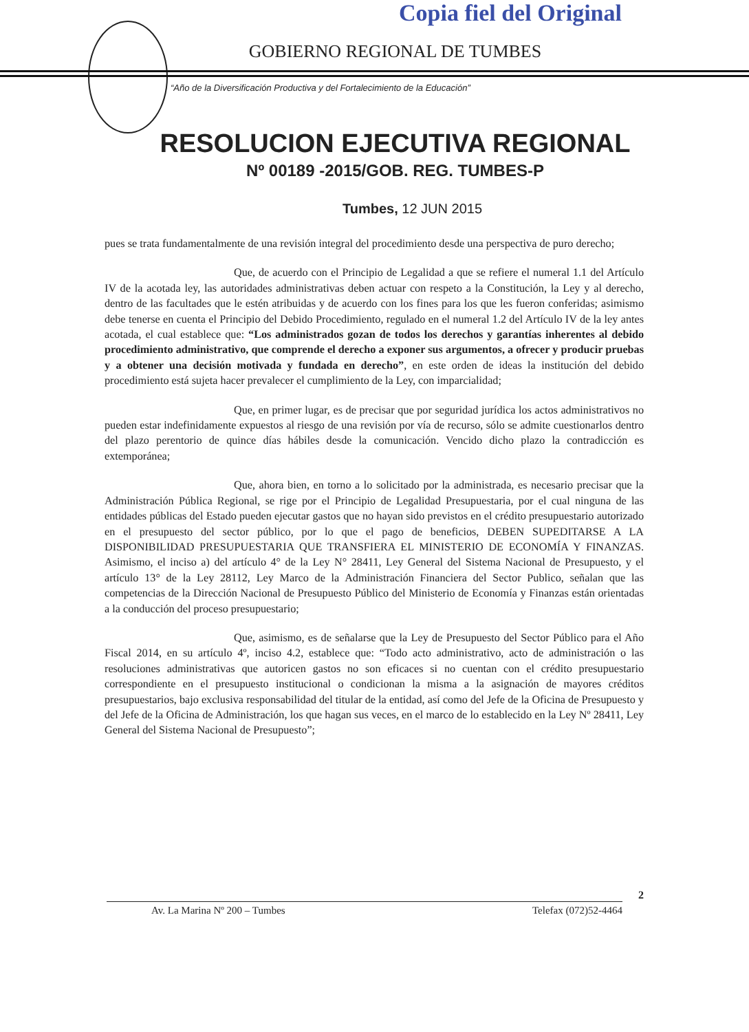Copia fiel del Original
GOBIERNO REGIONAL DE TUMBES
“Año de la Diversificación Productiva y del Fortalecimiento de la Educación”
RESOLUCION EJECUTIVA REGIONAL
Nº 00189 -2015/GOB. REG. TUMBES-P
Tumbes, 12 JUN 2015
pues se trata fundamentalmente de una revisión integral del procedimiento desde una perspectiva de puro derecho;
Que, de acuerdo con el Principio de Legalidad a que se refiere el numeral 1.1 del Artículo IV de la acotada ley, las autoridades administrativas deben actuar con respeto a la Constitución, la Ley y al derecho, dentro de las facultades que le estén atribuidas y de acuerdo con los fines para los que les fueron conferidas; asimismo debe tenerse en cuenta el Principio del Debido Procedimiento, regulado en el numeral 1.2 del Artículo IV de la ley antes acotada, el cual establece que: “Los administrados gozan de todos los derechos y garantías inherentes al debido procedimiento administrativo, que comprende el derecho a exponer sus argumentos, a ofrecer y producir pruebas y a obtener una decisión motivada y fundada en derecho”, en este orden de ideas la institución del debido procedimiento está sujeta hacer prevalecer el cumplimiento de la Ley, con imparcialidad;
Que, en primer lugar, es de precisar que por seguridad jurídica los actos administrativos no pueden estar indefinidamente expuestos al riesgo de una revisión por vía de recurso, sólo se admite cuestionarlos dentro del plazo perentorio de quince días hábiles desde la comunicación. Vencido dicho plazo la contradicción es extemporánea;
Que, ahora bien, en torno a lo solicitado por la administrada, es necesario precisar que la Administración Pública Regional, se rige por el Principio de Legalidad Presupuestaria, por el cual ninguna de las entidades públicas del Estado pueden ejecutar gastos que no hayan sido previstos en el crédito presupuestario autorizado en el presupuesto del sector público, por lo que el pago de beneficios, DEBEN SUPEDITARSE A LA DISPONIBILIDAD PRESUPUESTARIA QUE TRANSFIERA EL MINISTERIO DE ECONOMÍA Y FINANZAS. Asimismo, el inciso a) del artículo 4° de la Ley N° 28411, Ley General del Sistema Nacional de Presupuesto, y el artículo 13° de la Ley 28112, Ley Marco de la Administración Financiera del Sector Publico, señalan que las competencias de la Dirección Nacional de Presupuesto Público del Ministerio de Economía y Finanzas están orientadas a la conducción del proceso presupuestario;
Que, asimismo, es de señalarse que la Ley de Presupuesto del Sector Público para el Año Fiscal 2014, en su artículo 4º, inciso 4.2, establece que: “Todo acto administrativo, acto de administración o las resoluciones administrativas que autoricen gastos no son eficaces si no cuentan con el crédito presupuestario correspondiente en el presupuesto institucional o condicionan la misma a la asignación de mayores créditos presupuestarios, bajo exclusiva responsabilidad del titular de la entidad, así como del Jefe de la Oficina de Presupuesto y del Jefe de la Oficina de Administración, los que hagan sus veces, en el marco de lo establecido en la Ley Nº 28411, Ley General del Sistema Nacional de Presupuesto”;
2
Av. La Marina Nº 200 – Tumbes Telefax (072)52-4464